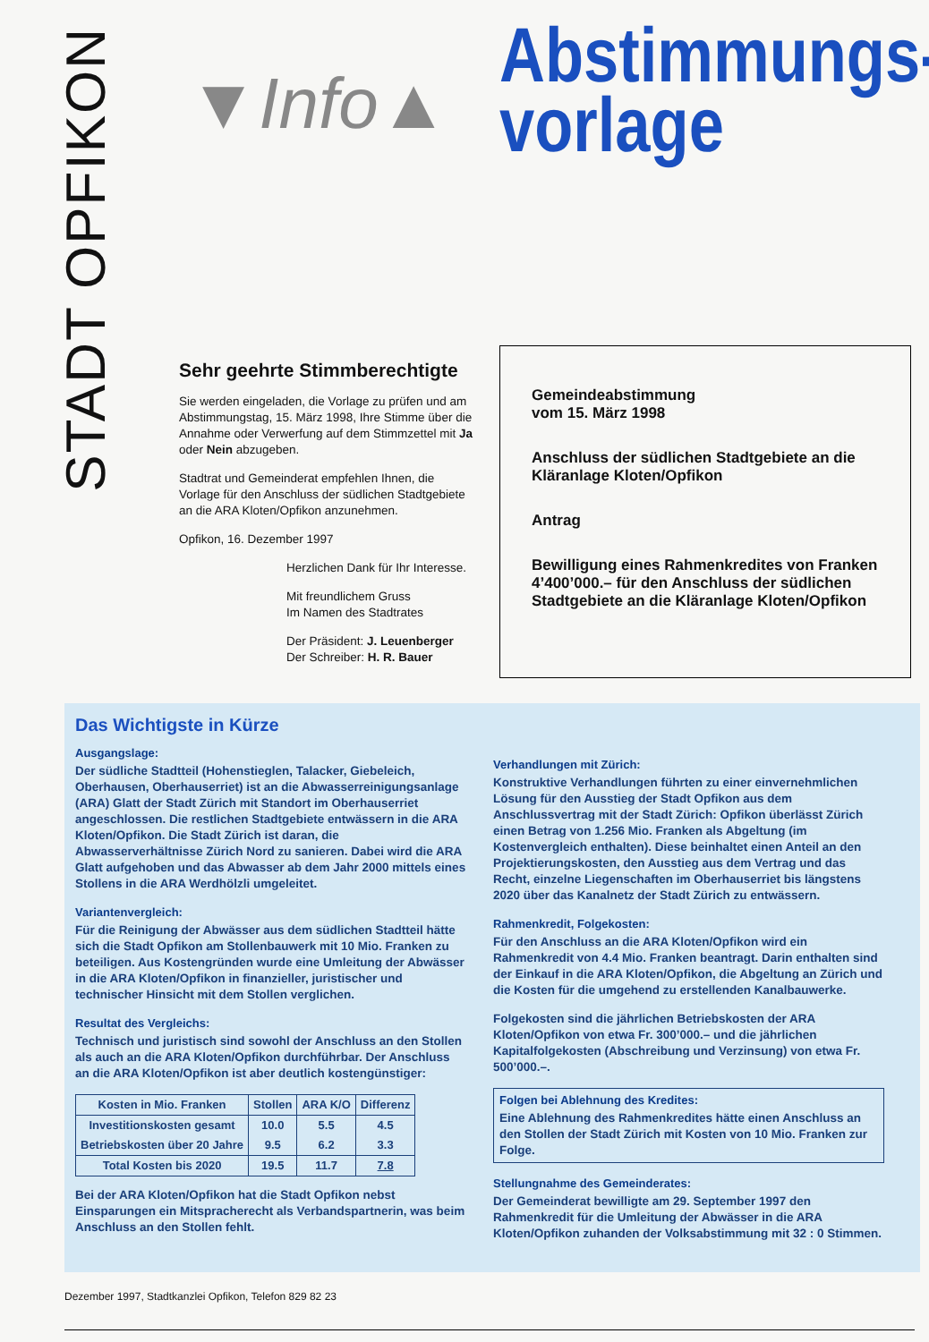STADT OPFIKON
▼Info▲
Sehr geehrte Stimmberechtigte
Sie werden eingeladen, die Vorlage zu prüfen und am Abstimmungstag, 15. März 1998, Ihre Stimme über die Annahme oder Verwerfung auf dem Stimmzettel mit Ja oder Nein abzugeben.
Stadtrat und Gemeinderat empfehlen Ihnen, die Vorlage für den Anschluss der südlichen Stadtgebiete an die ARA Kloten/Opfikon anzunehmen.
Opfikon, 16. Dezember 1997
Herzlichen Dank für Ihr Interesse.
Mit freundlichem Gruss
Im Namen des Stadtrates
Der Präsident: J. Leuenberger
Der Schreiber: H. R. Bauer
Abstimmungs-
vorlage
Gemeindeabstimmung
vom 15. März 1998
Anschluss der südlichen Stadtgebiete an die Kläranlage Kloten/Opfikon
Antrag
Bewilligung eines Rahmenkredites von Franken 4’400’000.– für den Anschluss der südlichen Stadtgebiete an die Kläranlage Kloten/Opfikon
Das Wichtigste in Kürze
Ausgangslage:
Der südliche Stadtteil (Hohenstieglen, Talacker, Giebeleich, Oberhausen, Oberhauserriet) ist an die Abwasserreinigungsanlage (ARA) Glatt der Stadt Zürich mit Standort im Oberhauserriet angeschlossen. Die restlichen Stadtgebiete entwässern in die ARA Kloten/Opfikon. Die Stadt Zürich ist daran, die Abwasserverhältnisse Zürich Nord zu sanieren. Dabei wird die ARA Glatt aufgehoben und das Abwasser ab dem Jahr 2000 mittels eines Stollens in die ARA Werdhölzli umgeleitet.
Variantenvergleich:
Für die Reinigung der Abwässer aus dem südlichen Stadtteil hätte sich die Stadt Opfikon am Stollenbauwerk mit 10 Mio. Franken zu beteiligen. Aus Kostengründen wurde eine Umleitung der Abwässer in die ARA Kloten/Opfikon in finanzieller, juristischer und technischer Hinsicht mit dem Stollen verglichen.
Resultat des Vergleichs:
Technisch und juristisch sind sowohl der Anschluss an den Stollen als auch an die ARA Kloten/Opfikon durchführbar. Der Anschluss an die ARA Kloten/Opfikon ist aber deutlich kostengünstiger:
| Kosten in Mio. Franken | Stollen | ARA K/O | Differenz |
| --- | --- | --- | --- |
| Investitionskosten gesamt | 10.0 | 5.5 | 4.5 |
| Betriebskosten über 20 Jahre | 9.5 | 6.2 | 3.3 |
| Total Kosten bis 2020 | 19.5 | 11.7 | 7.8 |
Bei der ARA Kloten/Opfikon hat die Stadt Opfikon nebst Einsparungen ein Mitspracherecht als Verbandspartnerin, was beim Anschluss an den Stollen fehlt.
Verhandlungen mit Zürich:
Konstruktive Verhandlungen führten zu einer einvernehmlichen Lösung für den Ausstieg der Stadt Opfikon aus dem Anschlussvertrag mit der Stadt Zürich: Opfikon überlässt Zürich einen Betrag von 1.256 Mio. Franken als Abgeltung (im Kostenvergleich enthalten). Diese beinhaltet einen Anteil an den Projektierungskosten, den Ausstieg aus dem Vertrag und das Recht, einzelne Liegenschaften im Oberhauserriet bis längstens 2020 über das Kanalnetz der Stadt Zürich zu entwässern.
Rahmenkredit, Folgekosten:
Für den Anschluss an die ARA Kloten/Opfikon wird ein Rahmenkredit von 4.4 Mio. Franken beantragt. Darin enthalten sind der Einkauf in die ARA Kloten/Opfikon, die Abgeltung an Zürich und die Kosten für die umgehend zu erstellenden Kanalbauwerke.
Folgekosten sind die jährlichen Betriebskosten der ARA Kloten/Opfikon von etwa Fr. 300’000.– und die jährlichen Kapitalfolgekosten (Abschreibung und Verzinsung) von etwa Fr. 500’000.–.
Folgen bei Ablehnung des Kredites:
Eine Ablehnung des Rahmenkredites hätte einen Anschluss an den Stollen der Stadt Zürich mit Kosten von 10 Mio. Franken zur Folge.
Stellungnahme des Gemeinderates:
Der Gemeinderat bewilligte am 29. September 1997 den Rahmenkredit für die Umleitung der Abwässer in die ARA Kloten/Opfikon zuhanden der Volksabstimmung mit 32 : 0 Stimmen.
Dezember 1997, Stadtkanzlei Opfikon, Telefon 829 82 23